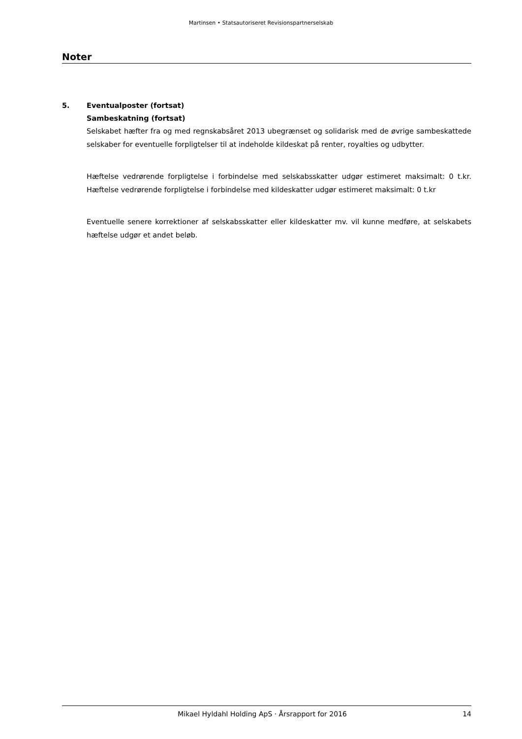Martinsen • Statsautoriseret Revisionspartnerselskab
Noter
5. Eventualposter (fortsat)
Sambeskatning (fortsat)
Selskabet hæfter fra og med regnskabsåret 2013 ubegrænset og solidarisk med de øvrige sambeskattede selskaber for eventuelle forpligtelser til at indeholde kildeskat på renter, royalties og udbytter.
Hæftelse vedrørende forpligtelse i forbindelse med selskabsskatter udgør estimeret maksimalt: 0 t.kr. Hæftelse vedrørende forpligtelse i forbindelse med kildeskatter udgør estimeret maksimalt: 0 t.kr
Eventuelle senere korrektioner af selskabsskatter eller kildeskatter mv. vil kunne medføre, at selskabets hæftelse udgør et andet beløb.
Mikael Hyldahl Holding ApS · Årsrapport for 2016 14